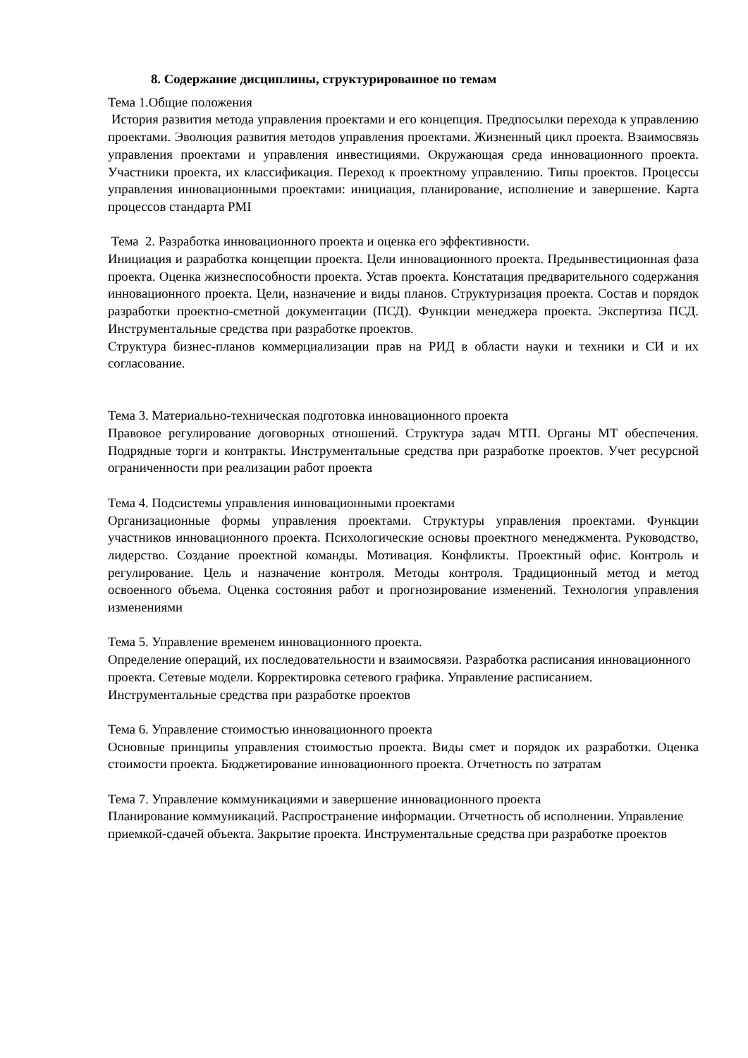8. Содержание дисциплины, структурированное по темам
Тема 1.Общие положения
История развития метода управления проектами и его концепция. Предпосылки перехода к управлению проектами. Эволюция развития методов управления проектами. Жизненный цикл проекта. Взаимосвязь управления проектами и управления инвестициями. Окружающая среда инновационного проекта. Участники проекта, их классификация. Переход к проектному управлению. Типы проектов. Процессы управления инновационными проектами: инициация, планирование, исполнение и завершение. Карта процессов стандарта PMI
Тема 2. Разработка инновационного проекта и оценка его эффективности.
Инициация и разработка концепции проекта. Цели инновационного проекта. Предынвестиционная фаза проекта. Оценка жизнеспособности проекта. Устав проекта. Констатация предварительного содержания инновационного проекта. Цели, назначение и виды планов. Структуризация проекта. Состав и порядок разработки проектно-сметной документации (ПСД). Функции менеджера проекта. Экспертиза ПСД. Инструментальные средства при разработке проектов.
Структура бизнес-планов коммерциализации прав на РИД в области науки и техники и СИ и их согласование.
Тема 3. Материально-техническая подготовка инновационного проекта
Правовое регулирование договорных отношений. Структура задач МТП. Органы МТ обеспечения. Подрядные торги и контракты. Инструментальные средства при разработке проектов. Учет ресурсной ограниченности при реализации работ проекта
Тема 4. Подсистемы управления инновационными проектами
Организационные формы управления проектами. Структуры управления проектами. Функции участников инновационного проекта. Психологические основы проектного менеджмента. Руководство, лидерство. Создание проектной команды. Мотивация. Конфликты. Проектный офис. Контроль и регулирование. Цель и назначение контроля. Методы контроля. Традиционный метод и метод освоенного объема. Оценка состояния работ и прогнозирование изменений. Технология управления изменениями
Тема 5. Управление временем инновационного проекта.
Определение операций, их последовательности и взаимосвязи. Разработка расписания инновационного проекта. Сетевые модели. Корректировка сетевого графика. Управление расписанием. Инструментальные средства при разработке проектов
Тема 6. Управление стоимостью инновационного проекта
Основные принципы управления стоимостью проекта. Виды смет и порядок их разработки. Оценка стоимости проекта. Бюджетирование инновационного проекта. Отчетность по затратам
Тема 7. Управление коммуникациями и завершение инновационного проекта
Планирование коммуникаций. Распространение информации. Отчетность об исполнении. Управление приемкой-сдачей объекта. Закрытие проекта. Инструментальные средства при разработке проектов